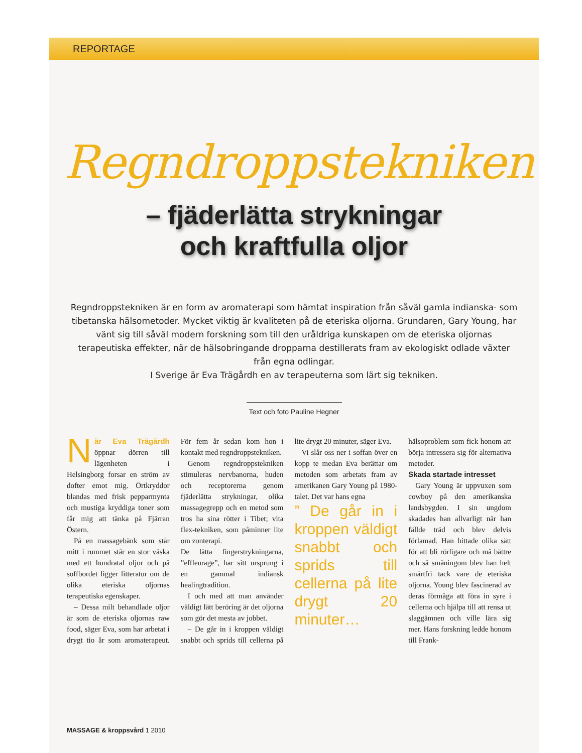REPORTAGE
Regndroppstekniken
– fjäderlätta strykningar
och kraftfulla oljor
Regndroppstekniken är en form av aromaterapi som hämtat inspiration från såväl gamla indianska- som tibetanska hälsometoder. Mycket viktig är kvaliteten på de eteriska oljorna. Grundaren, Gary Young, har vänt sig till såväl modern forskning som till den uråldriga kunskapen om de eteriska oljornas terapeutiska effekter, när de hälsobringande dropparna destillerats fram av ekologiskt odlade växter från egna odlingar.
I Sverige är Eva Trägårdh en av terapeuterna som lärt sig tekniken.
Text och foto Pauline Hegner
När Eva Trägårdh öppnar dörren till lägenheten i Helsingborg forsar en ström av dofter emot mig. Örtkryddor blandas med frisk pepparmynta och mustiga kryddiga toner som får mig att tänka på Fjärran Östern.
På en massagebänk som står mitt i rummet står en stor väska med ett hundratal oljor och på soffbordet ligger litteratur om de olika eteriska oljornas terapeutiska egenskaper.
– Dessa milt behandlade oljor är som de eteriska oljornas raw food, säger Eva, som har arbetat i drygt tio år som aromaterapeut. För fem år sedan kom hon i kontakt med regndroppstekniken.
Genom regndroppstekniken stimuleras nervbanorna, huden och receptorerna genom fjäderlätta strykningar, olika massagegrepp och en metod som tros ha sina rötter i Tibet; vita flex-tekniken, som påminner lite om zonterapi.
De lätta fingerstrykningarna, ”effleurage”, har sitt ursprung i en gammal indiansk healingtradition.
I och med att man använder väldigt lätt beröring är det oljorna som gör det mesta av jobbet.
– De går in i kroppen väldigt snabbt och sprids till cellerna på lite drygt 20 minuter, säger Eva.
Vi slår oss ner i soffan över en kopp te medan Eva berättar om metoden som arbetats fram av amerikanen Gary Young på 1980-talet. Det var hans egna
” De går in i kroppen väldigt snabbt och sprids till cellerna på lite drygt 20 minuter…
hälsoproblem som fick honom att börja intressera sig för alternativa metoder.
Skada startade intresset
Gary Young är uppvuxen som cowboy på den amerikanska landsbygden. I sin ungdom skadades han allvarligt när han fällde träd och blev delvis förlamad. Han hittade olika sätt för att bli rörligare och må bättre och så småningom blev han helt smärtfri tack vare de eteriska oljorna. Young blev fascinerad av deras förmåga att föra in syre i cellerna och hjälpa till att rensa ut slaggämnen och ville lära sig mer. Hans forskning ledde honom till Frank-
MASSAGE & kroppsvård 1 2010